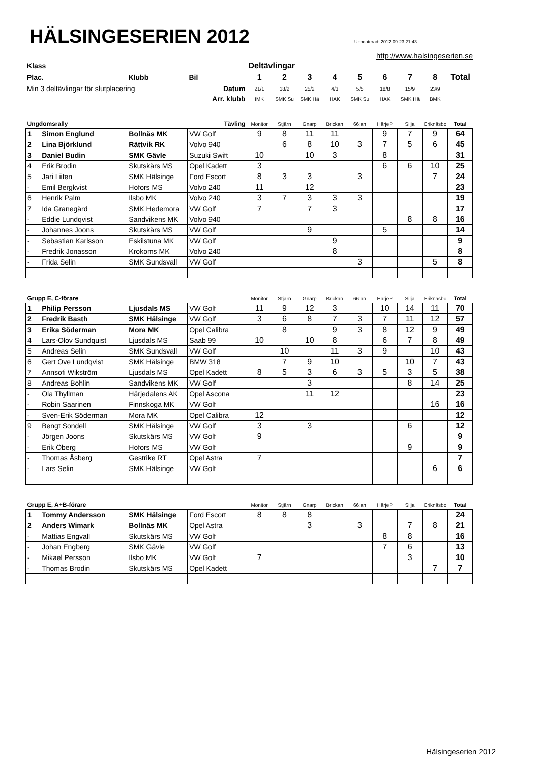HÄLSINGESERIEN 2012
Uppdaterad: 2012-09-23 21:43
http://www.halsingeserien.se
| Klass | | | Deltävlingar | | | | | | | | |
| Plac. | Klubb | Bil | 1 | 2 | 3 | 4 | 5 | 6 | 7 | 8 | Total |
| Min 3 deltävlingar för slutplacering | | Datum | 21/1 | 18/2 | 25/2 | 4/3 | 5/5 | 18/8 | 15/9 | 23/9 | |
| Arr. klubb | | | IMK | SMK Su | SMK Hä | HAK | SMK Su | HAK | SMK Hä | BMK | |
| Ungdomsrally | | | Tävling | Monitor | Stjärn | Gnarp | Brickan | 66:an | HärjeP | Silja | Eriknäsbo | Total |
| 1 | Simon Englund | Bollnäs MK | VW Golf | 9 | 8 | 11 | 11 | | 9 | 7 | 9 | 64 |
| 2 | Lina Björklund | Rättvik RK | Volvo 940 | | 6 | 8 | 10 | 3 | 7 | 5 | 6 | 45 |
| 3 | Daniel Budin | SMK Gävle | Suzuki Swift | 10 | | 10 | 3 | | 8 | | | 31 |
| 4 | Erik Brodin | Skutskärs MS | Opel Kadett | 3 | | | | | 6 | 6 | 10 | 25 |
| 5 | Jari Liiten | SMK Hälsinge | Ford Escort | 8 | 3 | 3 | | 3 | | | 7 | 24 |
| - | Emil Bergkvist | Hofors MS | Volvo 240 | 11 | | 12 | | | | | | 23 |
| 6 | Henrik Palm | Ilsbo MK | Volvo 240 | 3 | 7 | 3 | 3 | 3 | | | | 19 |
| 7 | Ida Granegärd | SMK Hedemora | VW Golf | 7 | | 7 | 3 | | | | | 17 |
| - | Eddie Lundqvist | Sandvikens MK | Volvo 940 | | | | | | | 8 | 8 | 16 |
| - | Johannes Joons | Skutskärs MS | VW Golf | | | 9 | | | 5 | | | 14 |
| - | Sebastian Karlsson | Eskilstuna MK | VW Golf | | | | 9 | | | | | 9 |
| - | Fredrik Jonasson | Krokoms MK | Volvo 240 | | | | 8 | | | | | 8 |
| - | Frida Selin | SMK Sundsvall | VW Golf | | | | | 3 | | | 5 | 8 |
| Grupp E, C-förare | | | | Monitor | Stjärn | Gnarp | Brickan | 66:an | HärjeP | Silja | Eriknäsbo | Total |
| 1 | Philip Persson | Ljusdals MS | VW Golf | 11 | 9 | 12 | 3 | | 10 | 14 | 11 | 70 |
| 2 | Fredrik Basth | SMK Hälsinge | VW Golf | 3 | 6 | 8 | 7 | 3 | 7 | 11 | 12 | 57 |
| 3 | Erika Söderman | Mora MK | Opel Calibra | | 8 | | 9 | 3 | 8 | 12 | 9 | 49 |
| 4 | Lars-Olov Sundquist | Ljusdals MS | Saab 99 | 10 | | 10 | 8 | | 6 | 7 | 8 | 49 |
| 5 | Andreas Selin | SMK Sundsvall | VW Golf | | 10 | | 11 | 3 | 9 | | 10 | 43 |
| 6 | Gert Ove Lundqvist | SMK Hälsinge | BMW 318 | | 7 | 9 | 10 | | | 10 | 7 | 43 |
| 7 | Annsofi Wikström | Ljusdals MS | Opel Kadett | 8 | 5 | 3 | 6 | 3 | 5 | 3 | 5 | 38 |
| 8 | Andreas Bohlin | Sandvikens MK | VW Golf | | | 3 | | | | 8 | 14 | 25 |
| - | Ola Thyllman | Härjedalens AK | Opel Ascona | | | 11 | 12 | | | | | 23 |
| - | Robin Saarinen | Finnskoga MK | VW Golf | | | | | | | | 16 | 16 |
| - | Sven-Erik Söderman | Mora MK | Opel Calibra | 12 | | | | | | | | 12 |
| 9 | Bengt Sondell | SMK Hälsinge | VW Golf | 3 | | 3 | | | | 6 | | 12 |
| - | Jörgen Joons | Skutskärs MS | VW Golf | 9 | | | | | | | | 9 |
| - | Erik Öberg | Hofors MS | VW Golf | | | | | | | 9 | | 9 |
| - | Thomas Åsberg | Gestrike RT | Opel Astra | 7 | | | | | | | | 7 |
| - | Lars Selin | SMK Hälsinge | VW Golf | | | | | | | | 6 | 6 |
| Grupp E, A+B-förare | | | | Monitor | Stjärn | Gnarp | Brickan | 66:an | HärjeP | Silja | Eriknäsbo | Total |
| 1 | Tommy Andersson | SMK Hälsinge | Ford Escort | 8 | 8 | 8 | | | | | | 24 |
| 2 | Anders Wimark | Bollnäs MK | Opel Astra | | | 3 | | 3 | | 7 | 8 | 21 |
| - | Mattias Engvall | Skutskärs MS | VW Golf | | | | | | 8 | 8 | | 16 |
| - | Johan Engberg | SMK Gävle | VW Golf | | | | | | 7 | 6 | | 13 |
| - | Mikael Persson | Ilsbo MK | VW Golf | 7 | | | | | | 3 | | 10 |
| - | Thomas Brodin | Skutskärs MS | Opel Kadett | | | | | | | | 7 | 7 |
Hälsingeserien 2012